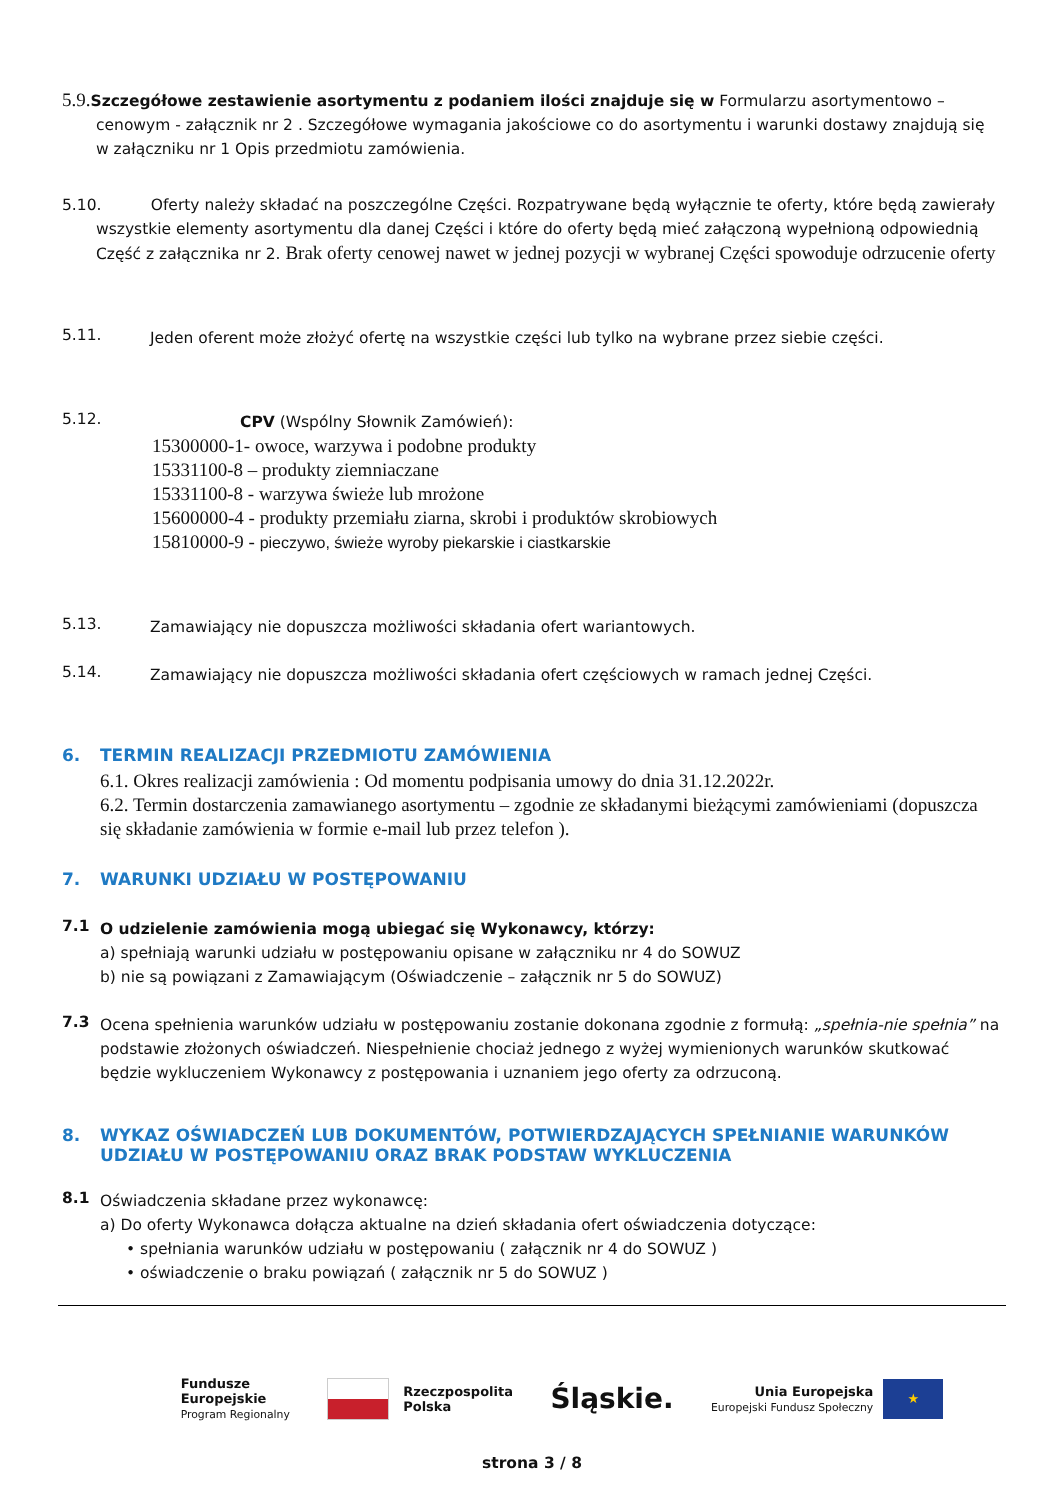5.9. Szczegółowe zestawienie asortymentu z podaniem ilości znajduje się w Formularzu asortymentowo –
cenowym - załącznik nr 2 . Szczegółowe wymagania jakościowe co do asortymentu i warunki dostawy znajdują się w załączniku nr 1 Opis przedmiotu zamówienia.
5.10. Oferty należy składać na poszczególne Części. Rozpatrywane będą wyłącznie te oferty, które będą zawierały
wszystkie elementy asortymentu dla danej Części i które do oferty będą mieć załączoną wypełnioną odpowiednią Część z załącznika nr 2. Brak oferty cenowej nawet w jednej pozycji w wybranej Części spowoduje odrzucenie oferty
5.11.
Jeden oferent może złożyć ofertę na wszystkie części lub tylko na wybrane przez siebie części.
5.12.
CPV (Wspólny Słownik Zamówień):
15300000-1- owoce, warzywa i podobne produkty
15331100-8 – produkty ziemniaczane
15331100-8 - warzywa świeże lub mrożone
15600000-4 - produkty przemiału ziarna, skrobi i produktów skrobiowych
15810000-9 - pieczywo, świeże wyroby piekarskie i ciastkarskie
5.13.
Zamawiający nie dopuszcza możliwości składania ofert wariantowych.
5.14.
Zamawiający nie dopuszcza możliwości składania ofert częściowych w ramach jednej Części.
6. TERMIN REALIZACJI PRZEDMIOTU ZAMÓWIENIA
6.1. Okres realizacji zamówienia : Od momentu podpisania umowy do dnia 31.12.2022r.
6.2. Termin dostarczenia zamawianego asortymentu – zgodnie ze składanymi bieżącymi zamówieniami (dopuszcza się składanie zamówienia w formie e-mail lub przez telefon ).
7. WARUNKI UDZIAŁU W POSTĘPOWANIU
7.1
O udzielenie zamówienia mogą ubiegać się Wykonawcy, którzy:
a) spełniają warunki udziału w postępowaniu opisane w załączniku nr 4 do SOWUZ
b) nie są powiązani z Zamawiającym (Oświadczenie – załącznik nr 5 do SOWUZ)
7.3
Ocena spełnienia warunków udziału w postępowaniu zostanie dokonana zgodnie z formułą: „spełnia-nie spełnia” na podstawie złożonych oświadczeń. Niespełnienie chociaż jednego z wyżej wymienionych warunków skutkować będzie wykluczeniem Wykonawcy z postępowania i uznaniem jego oferty za odrzuconą.
8. WYKAZ OŚWIADCZEŃ LUB DOKUMENTÓW, POTWIERDZAJĄCYCH SPEŁNIANIE WARUNKÓW UDZIAŁU W POSTĘPOWANIU ORAZ BRAK PODSTAW WYKLUCZENIA
8.1
Oświadczenia składane przez wykonawcę:
a) Do oferty Wykonawca dołącza aktualne na dzień składania ofert oświadczenia dotyczące:
• spełniania warunków udziału w postępowaniu ( załącznik nr 4 do SOWUZ )
• oświadczenie o braku powiązań ( załącznik nr 5 do SOWUZ )
Fundusze
Europejskie
Program Regionalny
Rzeczpospolita
Polska
Śląskie.
Unia Europejska
Europejski Fundusz Społeczny
★
strona 3 / 8